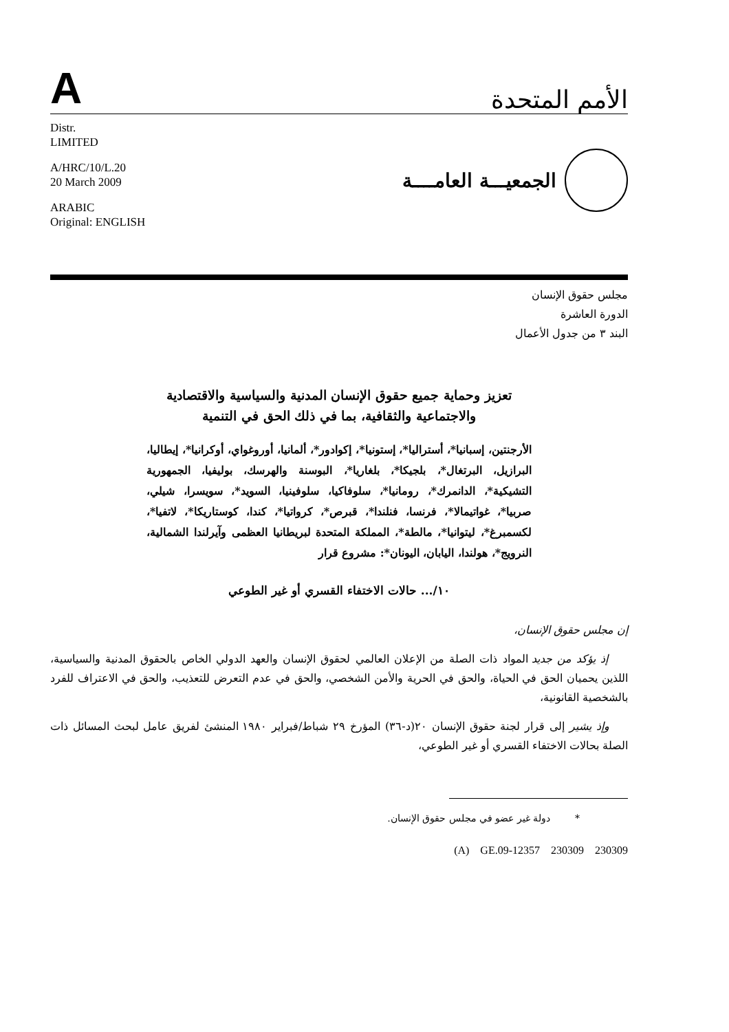Aالأمم المتحدة
Distr.
LIMITED
A/HRC/10/L.20
20 March 2009
ARABIC
Original: ENGLISH
الجمعيـــة العامــــة
مجلس حقوق الإنسان
الدورة العاشرة
البند ٣ من جدول الأعمال
تعزيز وحماية جميع حقوق الإنسان المدنية والسياسية والاقتصادية
والاجتماعية والثقافية، بما في ذلك الحق في التنمية
الأرجنتين، إسبانيا*، أستراليا*، إستونيا*، إكوادور*، ألمانيا، أوروغواي، أوكرانيا*، إيطاليا، البرازيل، البرتغال*، بلجيكا*، بلغاريا*، البوسنة والهرسك، بوليفيا، الجمهورية التشيكية*، الدانمرك*، رومانيا*، سلوفاكيا، سلوفينيا، السويد*، سويسرا، شيلي، صربيا*، غواتيمالا*، فرنسا، فنلندا*، قبرص*، كرواتيا*، كندا، كوستاريكا*، لاتفيا*، لكسمبرغ*، ليتوانيا*، مالطة*، المملكة المتحدة لبريطانيا العظمى وآيرلندا الشمالية، النرويج*، هولندا، اليابان، اليونان*: مشروع قرار
١٠/... حالات الاختفاء القسري أو غير الطوعي
إن مجلس حقوق الإنسان،
إذ يؤكد من جديد المواد ذات الصلة من الإعلان العالمي لحقوق الإنسان والعهد الدولي الخاص بالحقوق المدنية والسياسية، اللذين يحميان الحق في الحياة، والحق في الحرية والأمن الشخصي، والحق في عدم التعرض للتعذيب، والحق في الاعتراف للفرد بالشخصية القانونية،
وإذ يشير إلى قرار لجنة حقوق الإنسان ٢٠(د-٣٦) المؤرخ ٢٩ شباط/فبراير ١٩٨٠ المنشئ لفريق عامل لبحث المسائل ذات الصلة بحالات الاختفاء القسري أو غير الطوعي،
* دولة غير عضو في مجلس حقوق الإنسان.
(A) GE.09-12357 230309 230309